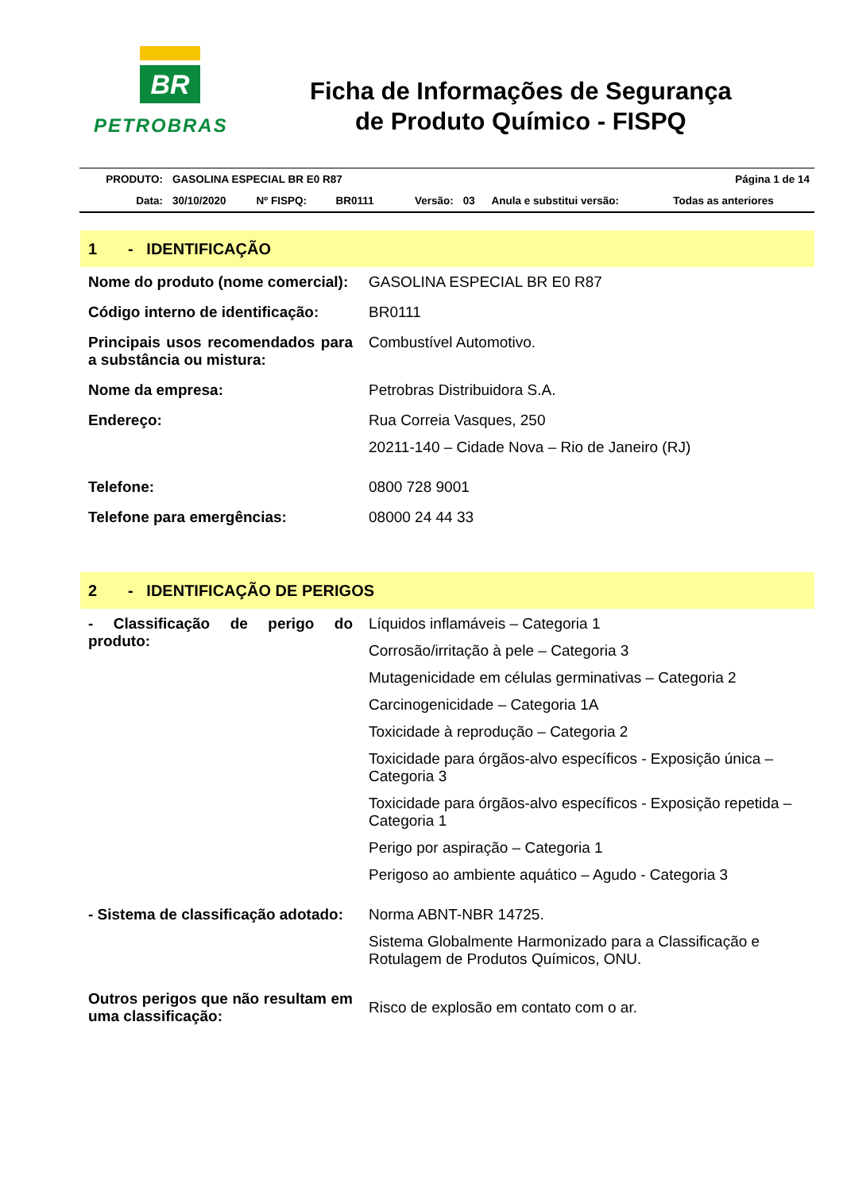BR
PETROBRAS
Ficha de Informações de Segurança
de Produto Químico - FISPQ
| PRODUTO: | GASOLINA ESPECIAL BR E0 R87 | | | | | | Página 1 de 14 |
| Data: | 30/10/2020 | Nº FISPQ: | BR0111 | Versão: | 03 | Anula e substitui versão: | Todas as anteriores |
1 - IDENTIFICAÇÃO
| Nome do produto (nome comercial): | GASOLINA ESPECIAL BR E0 R87 |
| Código interno de identificação: | BR0111 |
| Principais usos recomendados para a substância ou mistura: | Combustível Automotivo. |
| Nome da empresa: | Petrobras Distribuidora S.A. |
| Endereço: | Rua Correia Vasques, 250 20211-140 – Cidade Nova – Rio de Janeiro (RJ) |
| Telefone: | 0800 728 9001 |
| Telefone para emergências: | 08000 24 44 33 |
2 - IDENTIFICAÇÃO DE PERIGOS
| - Classificação de perigo do produto: | Líquidos inflamáveis – Categoria 1 Corrosão/irritação à pele – Categoria 3 Mutagenicidade em células germinativas – Categoria 2 Carcinogenicidade – Categoria 1A Toxicidade à reprodução – Categoria 2 Toxicidade para órgãos-alvo específicos - Exposição única – Categoria 3 Toxicidade para órgãos-alvo específicos - Exposição repetida – Categoria 1 Perigo por aspiração – Categoria 1 Perigoso ao ambiente aquático – Agudo - Categoria 3 |
| - Sistema de classificação adotado: | Norma ABNT-NBR 14725. Sistema Globalmente Harmonizado para a Classificação e Rotulagem de Produtos Químicos, ONU. |
| Outros perigos que não resultam em uma classificação: | Risco de explosão em contato com o ar. |